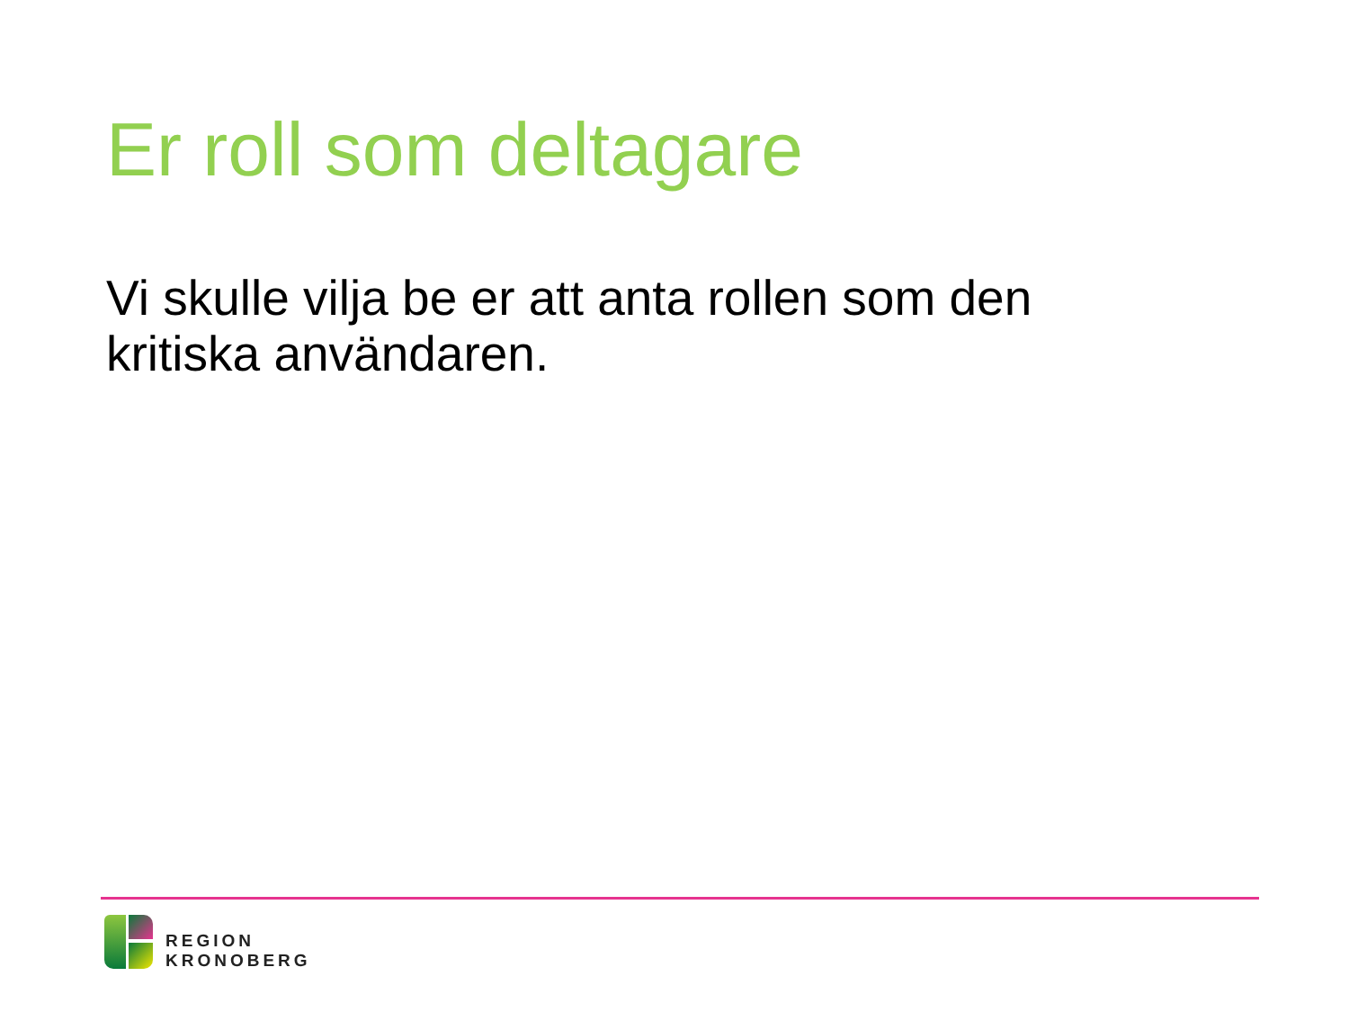Er roll som deltagare
Vi skulle vilja be er att anta rollen som den kritiska användaren.
REGION
KRONOBERG